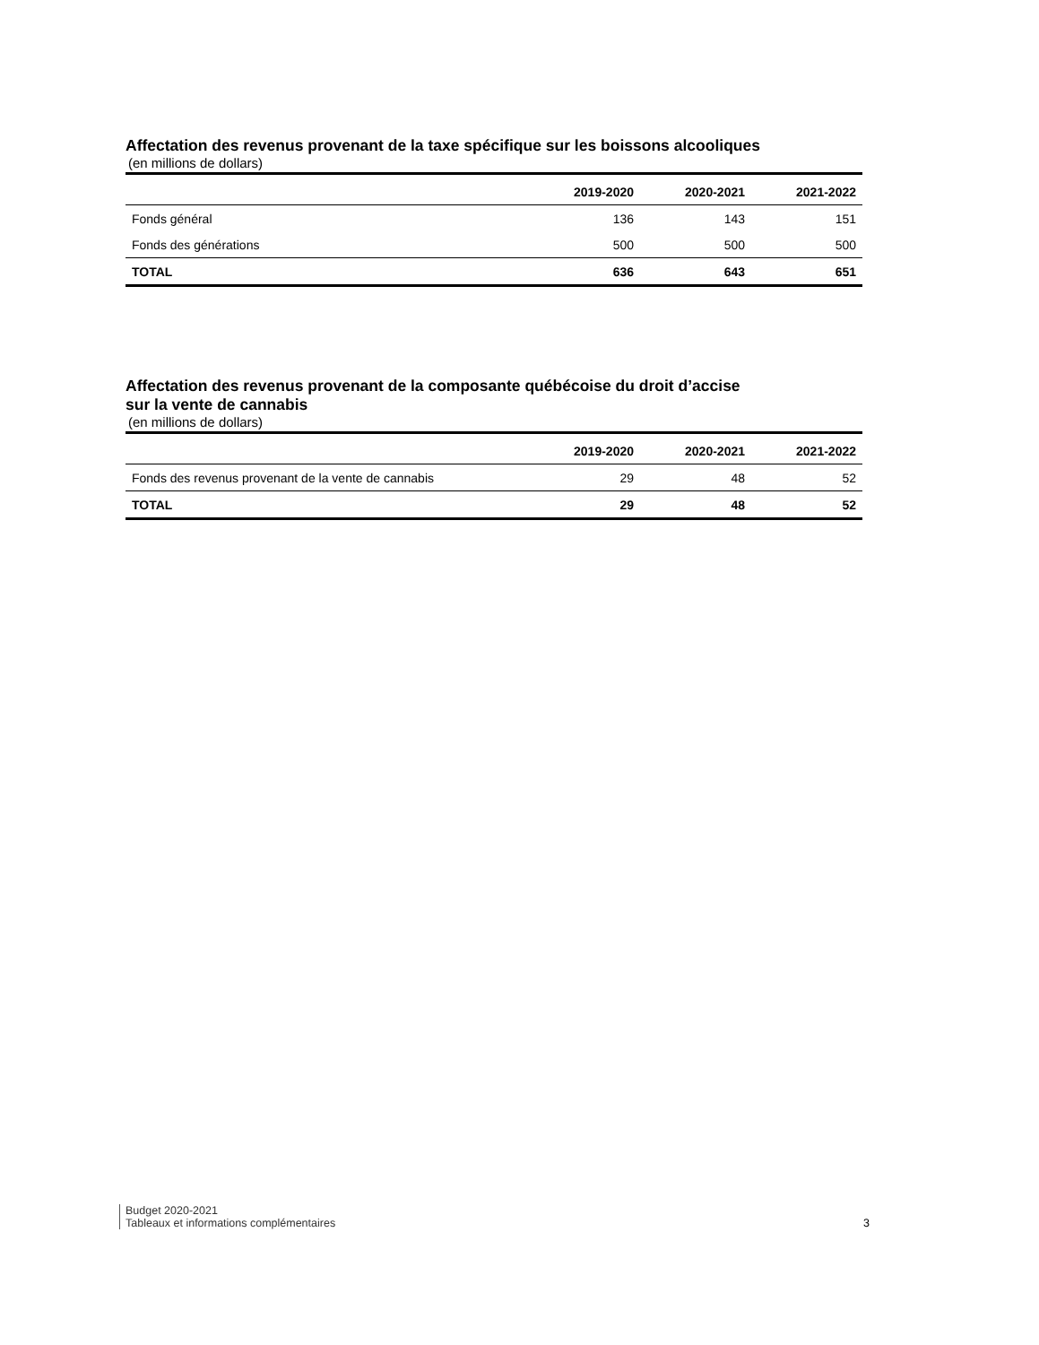Affectation des revenus provenant de la taxe spécifique sur les boissons alcooliques
(en millions de dollars)
| | 2019-2020 | 2020-2021 | 2021-2022 |
| --- | --- | --- | --- |
| Fonds général | 136 | 143 | 151 |
| Fonds des générations | 500 | 500 | 500 |
| TOTAL | 636 | 643 | 651 |
Affectation des revenus provenant de la composante québécoise du droit d’accise
sur la vente de cannabis
(en millions de dollars)
| | 2019-2020 | 2020-2021 | 2021-2022 |
| --- | --- | --- | --- |
| Fonds des revenus provenant de la vente de cannabis | 29 | 48 | 52 |
| TOTAL | 29 | 48 | 52 |
Budget 2020-2021
Tableaux et informations complémentaires
3